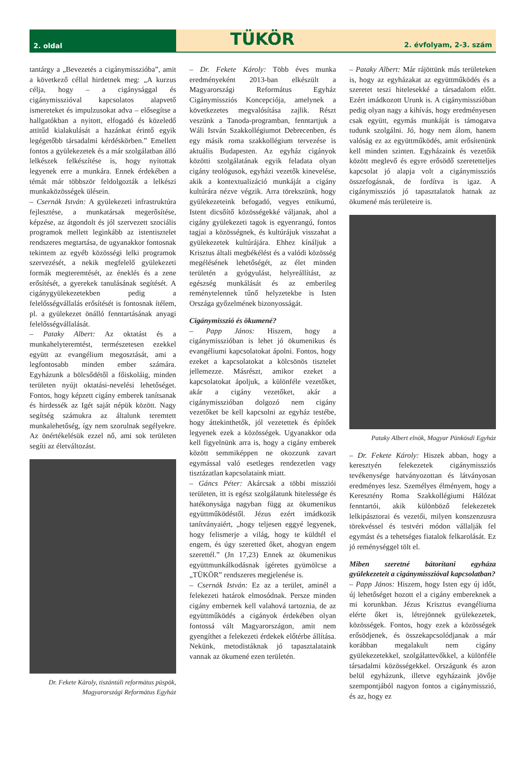2. oldal
TÜKÖR 2. évfolyam, 2-3. szám
tantárgy a „Bevezetés a cigánymisszióba”, amit a következő céllal hirdetnek meg: „A kurzus célja, hogy – a cigánysággal és cigánymisszióval kapcsolatos alapvető ismereteket és impulzusokat adva – elősegítse a hallgatókban a nyitott, elfogadó és közeledő attitűd kialakulását a hazánkat érintő egyik legégetőbb társadalmi kérdéskörben.” Emellett fontos a gyülekezetek és a már szolgálatban álló lelkészek felkészítése is, hogy nyitottak legyenek erre a munkára. Ennek érdekében a témát már többször feldolgozták a lelkészi munkaközösségek ülésein.
– Csernák István: A gyülekezeti infrastruktúra fejlesztése, a munkatársak megerősítése, képzése, az átgondolt és jól szervezett szociális programok mellett leginkább az istentisztelet rendszeres megtartása, de ugyanakkor fontosnak tekintem az egyéb közösségi lelki programok szervezését, a nekik megfelelő gyülekezeti formák megteremtését, az éneklés és a zene erősítését, a gyerekek tanulásának segítését. A cigánygyülekezetekben pedig a felelősségvállalás erősítését is fontosnak ítélem, pl. a gyülekezet önálló fenntartásának anyagi felelősségvállalását.
– Pataky Albert: Az oktatást és a munkahelyteremtést, természetesen ezekkel együtt az evangélium megosztását, ami a legfontosabb minden ember számára. Egyházunk a bölcsődétől a főiskoláig, minden területen nyújt oktatási-nevelési lehetőséget. Fontos, hogy képzett cigány emberek tanítsanak és hirdessék az Igét saját népük között. Nagy segítség számukra az általunk teremtett munkalehetőség, így nem szorulnak segélyekre. Az önértékelésük ezzel nő, ami sok területen segíti az életváltozást.
Dr. Fekete Károly, tiszántúli református püspök, Magyarországi Református Egyház
– Dr. Fekete Károly: Több éves munka eredményeként 2013-ban elkészült a Magyarországi Református Egyház Cigánymissziós Koncepciója, amelynek a következetes megvalósítása zajlik. Részt veszünk a Tanoda-programban, fenntartjuk a Wáli István Szakkollégiumot Debrecenben, és egy másik roma szakkollégium tervezése is aktuális Budapesten. Az egyház cigányok közötti szolgálatának egyik feladata olyan cigány teológusok, egyházi vezetők kinevelése, akik a kontextualizáció munkáját a cigány kultúrára nézve végzik. Arra törekszünk, hogy gyülekezeteink befogadó, vegyes etnikumú, Istent dicsőítő közösségekké váljanak, ahol a cigány gyülekezeti tagok is egyenrangú, fontos tagjai a közösségnek, és kultúrájuk visszahat a gyülekezetek kultúrájára. Ehhez kínáljuk a Krisztus általi megbékélést és a valódi közösség megélésének lehetőségét, az élet minden területén a gyógyulást, helyreállítást, az egészség munkálását és az emberileg reménytelennek tűnő helyzetekbe is Isten Országa győzelmének bizonyosságát.
Cigánymisszió és ökumené?
– Papp János: Hiszem, hogy a cigánymisszióban is lehet jó ökumenikus és evangéliumi kapcsolatokat ápolni. Fontos, hogy ezeket a kapcsolatokat a kölcsönös tisztelet jellemezze. Másrészt, amikor ezeket a kapcsolatokat ápoljuk, a különféle vezetőket, akár a cigány vezetőket, akár a cigánymisszióban dolgozó nem cigány vezetőket be kell kapcsolni az egyház testébe, hogy áttekinthetők, jól vezetettek és építőek legyenek ezek a közösségek. Ugyanakkor oda kell figyelnünk arra is, hogy a cigány emberek között semmiképpen ne okozzunk zavart egymással való esetleges rendezetlen vagy tisztázatlan kapcsolataink miatt.
– Gáncs Péter: Akárcsak a többi missziói területen, itt is egész szolgálatunk hitelessége és hatékonysága nagyban függ az ökumenikus együttműködéstől. Jézus ezért imádkozik tanítványaiért, „hogy teljesen eggyé legyenek, hogy felismerje a világ, hogy te küldtél el engem, és úgy szeretted őket, ahogyan engem szerettél.” (Jn 17,23) Ennek az ökumenikus együttmunkálkodásnak ígéretes gyümölcse a „TÜKÖR” rendszeres megjelenése is.
– Csernák István: Ez az a terület, aminél a felekezeti határok elmosódnak. Persze minden cigány embernek kell valahová tartoznia, de az együttműködés a cigányok érdekében olyan fontossá vált Magyarországon, amit nem gyengíthet a felekezeti érdekek előtérbe állítása. Nekünk, metodistáknak jó tapasztalataink vannak az ökumené ezen területén.
– Pataky Albert: Már rájöttünk más területeken is, hogy az egyházakat az együttműködés és a szeretet teszi hitelesekké a társadalom előtt. Ezért imádkozott Urunk is. A cigánymisszióban pedig olyan nagy a kihívás, hogy eredményesen csak együtt, egymás munkáját is támogatva tudunk szolgálni. Jó, hogy nem álom, hanem valóság ez az együttműködés, amit erősítenünk kell minden szinten. Egyházaink és vezetőik között meglevő és egyre erősödő szeretetteljes kapcsolat jó alapja volt a cigánymissziós összefogásnak, de fordítva is igaz. A cigánymissziós jó tapasztalatok hatnak az ökumené más területeire is.
Pataky Albert elnök, Magyar Pünkösdi Egyház
– Dr. Fekete Károly: Hiszek abban, hogy a keresztyén felekezetek cigánymissziós tevékenysége hatványozottan és látványosan eredményes lesz. Személyes élményem, hogy a Keresztény Roma Szakkollégiumi Hálózat fenntartói, akik különböző felekezetek lelkipásztorai és vezetői, milyen konszenzusra törekvéssel és testvéri módon vállalják fel egymást és a tehetséges fiatalok felkarolását. Ez jó reménységgel tölt el.
Miben szeretné bátorítani egyháza gyülekezeteit a cigánymisszióval kapcsolatban?
– Papp János: Hiszem, hogy Isten egy új időt, új lehetőséget hozott el a cigány embereknek a mi korunkban. Jézus Krisztus evangéliuma elérte őket is, létrejönnek gyülekezetek, közösségek. Fontos, hogy ezek a közösségek erősödjenek, és összekapcsolódjanak a már korábban megalakult nem cigány gyülekezetekkel, szolgálattevőkkel, a különféle társadalmi közösségekkel. Országunk és azon belül egyházunk, illetve egyházaink jövője szempontjából nagyon fontos a cigánymisszió, és az, hogy ez